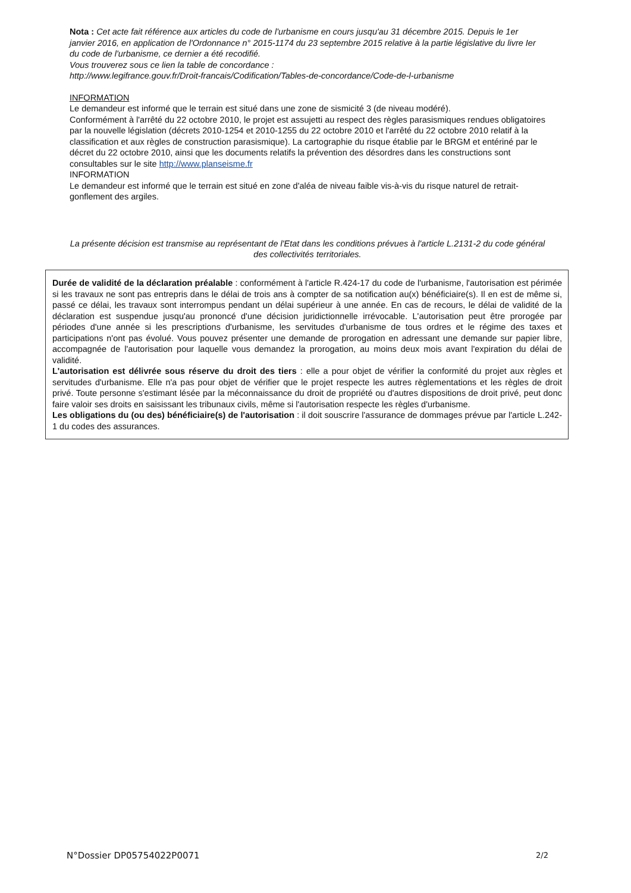Nota : Cet acte fait référence aux articles du code de l'urbanisme en cours jusqu'au 31 décembre 2015. Depuis le 1er janvier 2016, en application de l'Ordonnance n° 2015-1174 du 23 septembre 2015 relative à la partie législative du livre Ier du code de l'urbanisme, ce dernier a été recodifié.
Vous trouverez sous ce lien la table de concordance :
http://www.legifrance.gouv.fr/Droit-francais/Codification/Tables-de-concordance/Code-de-l-urbanisme
INFORMATION
Le demandeur est informé que le terrain est situé dans une zone de sismicité 3 (de niveau modéré).
Conformément à l'arrêté du 22 octobre 2010, le projet est assujetti au respect des règles parasismiques rendues obligatoires par la nouvelle législation (décrets 2010-1254 et 2010-1255 du 22 octobre 2010 et l'arrêté du 22 octobre 2010 relatif à la classification et aux règles de construction parasismique). La cartographie du risque établie par le BRGM et entériné par le décret du 22 octobre 2010, ainsi que les documents relatifs la prévention des désordres dans les constructions sont consultables sur le site http://www.planseisme.fr
INFORMATION
Le demandeur est informé que le terrain est situé en zone d'aléa de niveau faible vis-à-vis du risque naturel de retrait-gonflement des argiles.
La présente décision est transmise au représentant de l'Etat dans les conditions prévues à l'article L.2131-2 du code général des collectivités territoriales.
Durée de validité de la déclaration préalable : conformément à l'article R.424-17 du code de l'urbanisme, l'autorisation est périmée si les travaux ne sont pas entrepris dans le délai de trois ans à compter de sa notification au(x) bénéficiaire(s). Il en est de même si, passé ce délai, les travaux sont interrompus pendant un délai supérieur à une année. En cas de recours, le délai de validité de la déclaration est suspendue jusqu'au prononcé d'une décision juridictionnelle irrévocable. L'autorisation peut être prorogée par périodes d'une année si les prescriptions d'urbanisme, les servitudes d'urbanisme de tous ordres et le régime des taxes et participations n'ont pas évolué. Vous pouvez présenter une demande de prorogation en adressant une demande sur papier libre, accompagnée de l'autorisation pour laquelle vous demandez la prorogation, au moins deux mois avant l'expiration du délai de validité.
L'autorisation est délivrée sous réserve du droit des tiers : elle a pour objet de vérifier la conformité du projet aux règles et servitudes d'urbanisme. Elle n'a pas pour objet de vérifier que le projet respecte les autres règlementations et les règles de droit privé. Toute personne s'estimant lésée par la méconnaissance du droit de propriété ou d'autres dispositions de droit privé, peut donc faire valoir ses droits en saisissant les tribunaux civils, même si l'autorisation respecte les règles d'urbanisme.
Les obligations du (ou des) bénéficiaire(s) de l'autorisation : il doit souscrire l'assurance de dommages prévue par l'article L.242-1 du codes des assurances.
N°Dossier DP05754022P0071 2/2